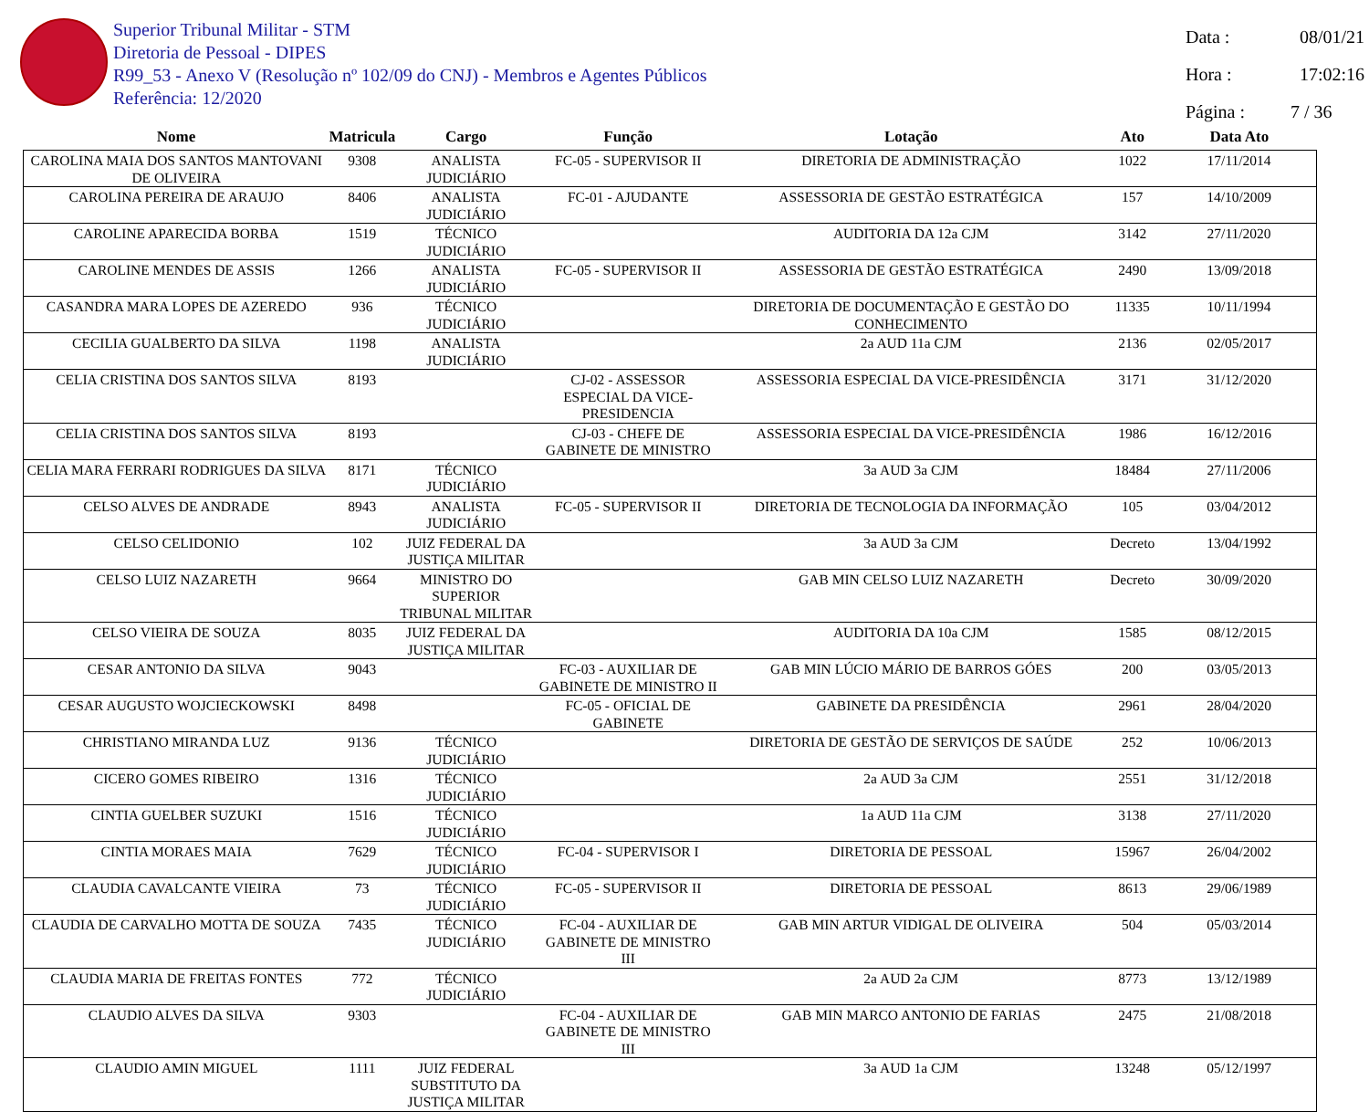Superior Tribunal Militar - STM
Diretoria de Pessoal - DIPES
R99_53 - Anexo V (Resolução nº 102/09 do CNJ) - Membros e Agentes Públicos
Referência: 12/2020
Data : 08/01/21
Hora : 17:02:16
Página : 7 / 36
| Nome | Matricula | Cargo | Função | Lotação | Ato | Data Ato |
| --- | --- | --- | --- | --- | --- | --- |
| CAROLINA MAIA DOS SANTOS MANTOVANI DE OLIVEIRA | 9308 | ANALISTA JUDICIÁRIO | FC-05 - SUPERVISOR II | DIRETORIA DE ADMINISTRAÇÃO | 1022 | 17/11/2014 |
| CAROLINA PEREIRA DE ARAUJO | 8406 | ANALISTA JUDICIÁRIO | FC-01 - AJUDANTE | ASSESSORIA DE GESTÃO ESTRATÉGICA | 157 | 14/10/2009 |
| CAROLINE APARECIDA BORBA | 1519 | TÉCNICO JUDICIÁRIO | | AUDITORIA DA 12a CJM | 3142 | 27/11/2020 |
| CAROLINE MENDES DE ASSIS | 1266 | ANALISTA JUDICIÁRIO | FC-05 - SUPERVISOR II | ASSESSORIA DE GESTÃO ESTRATÉGICA | 2490 | 13/09/2018 |
| CASANDRA MARA LOPES DE AZEREDO | 936 | TÉCNICO JUDICIÁRIO | | DIRETORIA DE DOCUMENTAÇÃO E GESTÃO DO CONHECIMENTO | 11335 | 10/11/1994 |
| CECILIA GUALBERTO DA SILVA | 1198 | ANALISTA JUDICIÁRIO | | 2a AUD 11a CJM | 2136 | 02/05/2017 |
| CELIA CRISTINA DOS SANTOS SILVA | 8193 | | CJ-02 - ASSESSOR ESPECIAL DA VICE-PRESIDENCIA | ASSESSORIA ESPECIAL DA VICE-PRESIDÊNCIA | 3171 | 31/12/2020 |
| CELIA CRISTINA DOS SANTOS SILVA | 8193 | | CJ-03 - CHEFE DE GABINETE DE MINISTRO | ASSESSORIA ESPECIAL DA VICE-PRESIDÊNCIA | 1986 | 16/12/2016 |
| CELIA MARA FERRARI RODRIGUES DA SILVA | 8171 | TÉCNICO JUDICIÁRIO | | 3a AUD 3a CJM | 18484 | 27/11/2006 |
| CELSO ALVES DE ANDRADE | 8943 | ANALISTA JUDICIÁRIO | FC-05 - SUPERVISOR II | DIRETORIA DE TECNOLOGIA DA INFORMAÇÃO | 105 | 03/04/2012 |
| CELSO CELIDONIO | 102 | JUIZ FEDERAL DA JUSTIÇA MILITAR | | 3a AUD 3a CJM | Decreto | 13/04/1992 |
| CELSO LUIZ NAZARETH | 9664 | MINISTRO DO SUPERIOR TRIBUNAL MILITAR | | GAB MIN CELSO LUIZ NAZARETH | Decreto | 30/09/2020 |
| CELSO VIEIRA DE SOUZA | 8035 | JUIZ FEDERAL DA JUSTIÇA MILITAR | | AUDITORIA DA 10a CJM | 1585 | 08/12/2015 |
| CESAR ANTONIO DA SILVA | 9043 | | FC-03 - AUXILIAR DE GABINETE DE MINISTRO II | GAB MIN LÚCIO MÁRIO DE BARROS GÓES | 200 | 03/05/2013 |
| CESAR AUGUSTO WOJCIECKOWSKI | 8498 | | FC-05 - OFICIAL DE GABINETE | GABINETE DA PRESIDÊNCIA | 2961 | 28/04/2020 |
| CHRISTIANO MIRANDA LUZ | 9136 | TÉCNICO JUDICIÁRIO | | DIRETORIA DE GESTÃO DE SERVIÇOS DE SAÚDE | 252 | 10/06/2013 |
| CICERO GOMES RIBEIRO | 1316 | TÉCNICO JUDICIÁRIO | | 2a AUD 3a CJM | 2551 | 31/12/2018 |
| CINTIA GUELBER SUZUKI | 1516 | TÉCNICO JUDICIÁRIO | | 1a AUD 11a CJM | 3138 | 27/11/2020 |
| CINTIA MORAES MAIA | 7629 | TÉCNICO JUDICIÁRIO | FC-04 - SUPERVISOR I | DIRETORIA DE PESSOAL | 15967 | 26/04/2002 |
| CLAUDIA CAVALCANTE VIEIRA | 73 | TÉCNICO JUDICIÁRIO | FC-05 - SUPERVISOR II | DIRETORIA DE PESSOAL | 8613 | 29/06/1989 |
| CLAUDIA DE CARVALHO MOTTA DE SOUZA | 7435 | TÉCNICO JUDICIÁRIO | FC-04 - AUXILIAR DE GABINETE DE MINISTRO III | GAB MIN ARTUR VIDIGAL DE OLIVEIRA | 504 | 05/03/2014 |
| CLAUDIA MARIA DE FREITAS FONTES | 772 | TÉCNICO JUDICIÁRIO | | 2a AUD 2a CJM | 8773 | 13/12/1989 |
| CLAUDIO ALVES DA SILVA | 9303 | | FC-04 - AUXILIAR DE GABINETE DE MINISTRO III | GAB MIN MARCO ANTONIO DE FARIAS | 2475 | 21/08/2018 |
| CLAUDIO AMIN MIGUEL | 1111 | JUIZ FEDERAL SUBSTITUTO DA JUSTIÇA MILITAR | | 3a AUD 1a CJM | 13248 | 05/12/1997 |